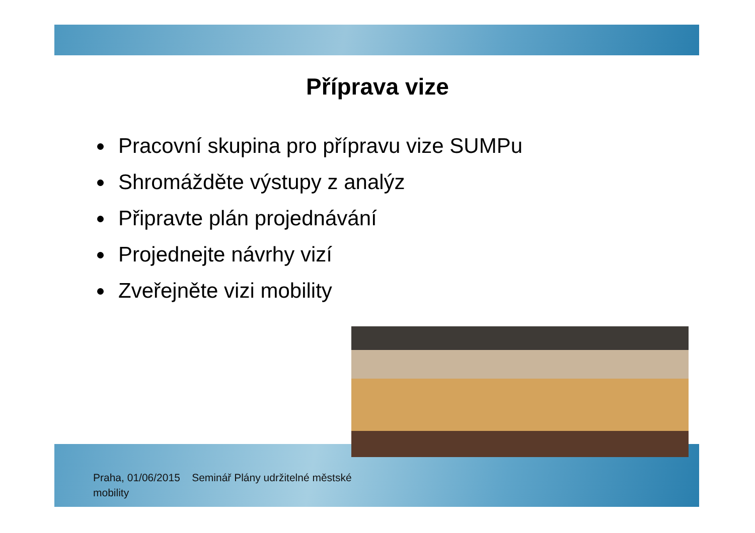Příprava vize
Pracovní skupina pro přípravu vize SUMPu
Shromážděte výstupy z analýz
Připravte plán projednávání
Projednejte návrhy vizí
Zveřejněte vizi mobility
Praha, 01/06/2015 Seminář Plány udržitelné městské mobility